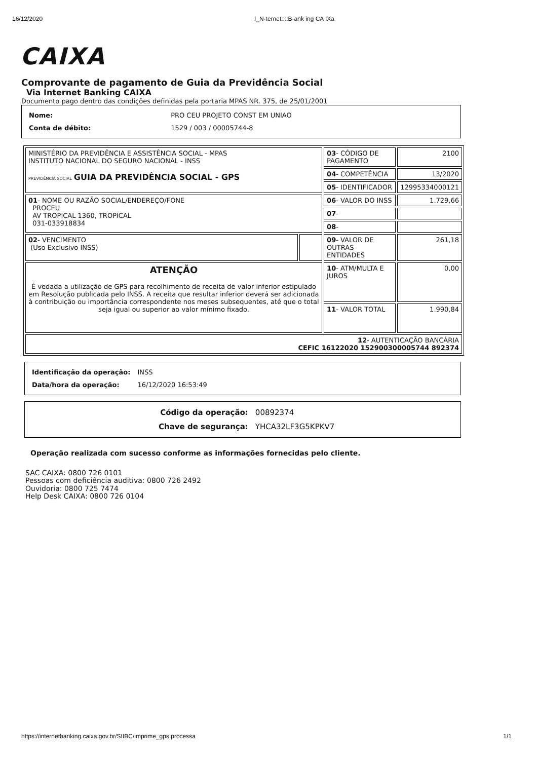16/12/2020 I_N-ternet::::B-ank ing CA IXa
CAIXA
Comprovante de pagamento de Guia da Previdência Social
Via Internet Banking CAIXA
Documento pago dentro das condições definidas pela portaria MPAS NR. 375, de 25/01/2001
| Nome: | PRO CEU PROJETO CONST EM UNIAO |
| Conta de débito: | 1529 / 003 / 00005744-8 |
| MINISTÉRIO DA PREVIDÊNCIA E ASSISTÊNCIA SOCIAL - MPAS INSTITUTO NACIONAL DO SEGURO NACIONAL - INSS PREVIDÊNCIA SOCIAL GUIA DA PREVIDÊNCIA SOCIAL - GPS | | 03 - CÓDIGO DE PAGAMENTO | 2100 |
| | | 04 - COMPETÊNCIA | 13/2020 |
| | | 05 - IDENTIFICADOR | 12995334000121 |
| 01 - NOME OU RAZÃO SOCIAL/ENDEREÇO/FONE PROCEU AV TROPICAL 1360, TROPICAL 031-033918834 | | 06 - VALOR DO INSS | 1.729,66 |
| | | 07 - | |
| | | 08 - | |
| 02 - VENCIMENTO (Uso Exclusivo INSS) | | 09 - VALOR DE OUTRAS ENTIDADES | 261,18 |
| ATENÇÃO É vedada a utilização de GPS para recolhimento de receita de valor inferior estipulado em Resolução publicada pelo INSS. A receita que resultar inferior deverá ser adicionada à contribuição ou importância correspondente nos meses subsequentes, até que o total seja igual ou superior ao valor mínimo fixado. | | 10 - ATM/MULTA E JUROS | 0,00 |
| | | 11 - VALOR TOTAL | 1.990,84 |
| 12 - AUTENTICAÇÃO BANCÁRIA CEFIC 16122020 152900300005744 892374 | | | |
| Identificação da operação: | INSS |
| Data/hora da operação: | 16/12/2020 16:53:49 |
| Código da operação: | 00892374 |
| Chave de segurança: | YHCA32LF3G5KPKV7 |
Operação realizada com sucesso conforme as informações fornecidas pelo cliente.
SAC CAIXA: 0800 726 0101
Pessoas com deficiência auditiva: 0800 726 2492
Ouvidoria: 0800 725 7474
Help Desk CAIXA: 0800 726 0104
https://internetbanking.caixa.gov.br/SIIBC/imprime_gps.processa 1/1